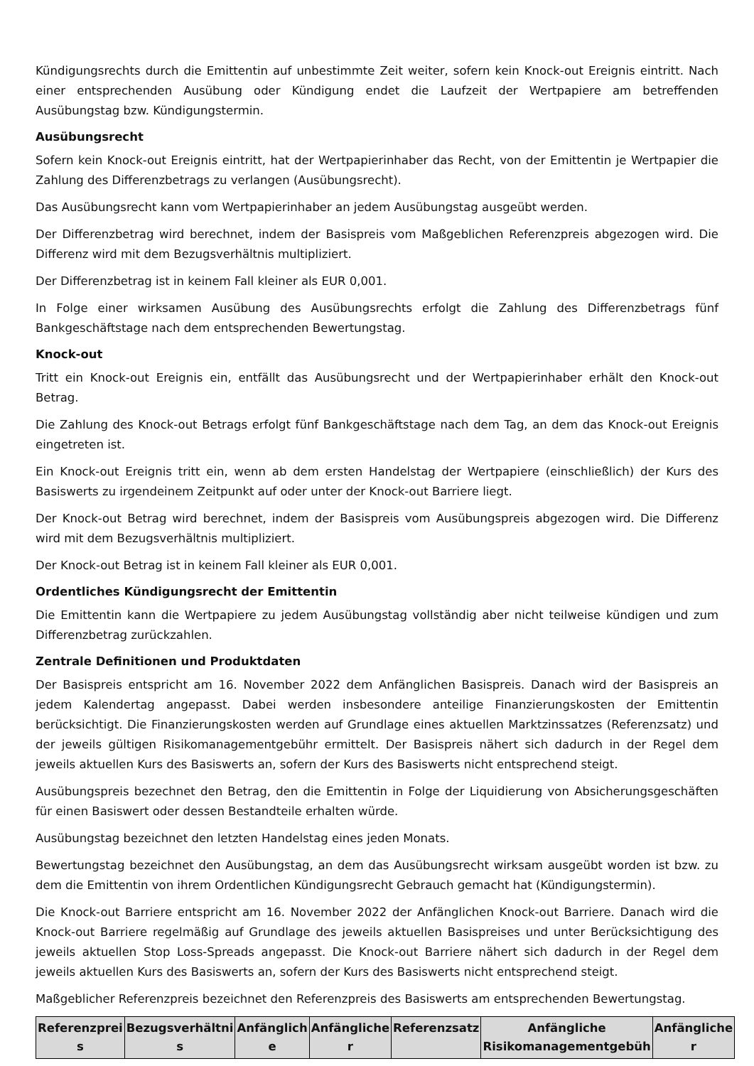Kündigungsrechts durch die Emittentin auf unbestimmte Zeit weiter, sofern kein Knock-out Ereignis eintritt. Nach einer entsprechenden Ausübung oder Kündigung endet die Laufzeit der Wertpapiere am betreffenden Ausübungstag bzw. Kündigungstermin.
Ausübungsrecht
Sofern kein Knock-out Ereignis eintritt, hat der Wertpapierinhaber das Recht, von der Emittentin je Wertpapier die Zahlung des Differenzbetrags zu verlangen (Ausübungsrecht).
Das Ausübungsrecht kann vom Wertpapierinhaber an jedem Ausübungstag ausgeübt werden.
Der Differenzbetrag wird berechnet, indem der Basispreis vom Maßgeblichen Referenzpreis abgezogen wird. Die Differenz wird mit dem Bezugsverhältnis multipliziert.
Der Differenzbetrag ist in keinem Fall kleiner als EUR 0,001.
In Folge einer wirksamen Ausübung des Ausübungsrechts erfolgt die Zahlung des Differenzbetrags fünf Bankgeschäftstage nach dem entsprechenden Bewertungstag.
Knock-out
Tritt ein Knock-out Ereignis ein, entfällt das Ausübungsrecht und der Wertpapierinhaber erhält den Knock-out Betrag.
Die Zahlung des Knock-out Betrags erfolgt fünf Bankgeschäftstage nach dem Tag, an dem das Knock-out Ereignis eingetreten ist.
Ein Knock-out Ereignis tritt ein, wenn ab dem ersten Handelstag der Wertpapiere (einschließlich) der Kurs des Basiswerts zu irgendeinem Zeitpunkt auf oder unter der Knock-out Barriere liegt.
Der Knock-out Betrag wird berechnet, indem der Basispreis vom Ausübungspreis abgezogen wird. Die Differenz wird mit dem Bezugsverhältnis multipliziert.
Der Knock-out Betrag ist in keinem Fall kleiner als EUR 0,001.
Ordentliches Kündigungsrecht der Emittentin
Die Emittentin kann die Wertpapiere zu jedem Ausübungstag vollständig aber nicht teilweise kündigen und zum Differenzbetrag zurückzahlen.
Zentrale Definitionen und Produktdaten
Der Basispreis entspricht am 16. November 2022 dem Anfänglichen Basispreis. Danach wird der Basispreis an jedem Kalendertag angepasst. Dabei werden insbesondere anteilige Finanzierungskosten der Emittentin berücksichtigt. Die Finanzierungskosten werden auf Grundlage eines aktuellen Marktzinssatzes (Referenzsatz) und der jeweils gültigen Risikomanagementgebühr ermittelt. Der Basispreis nähert sich dadurch in der Regel dem jeweils aktuellen Kurs des Basiswerts an, sofern der Kurs des Basiswerts nicht entsprechend steigt.
Ausübungspreis bezechnet den Betrag, den die Emittentin in Folge der Liquidierung von Absicherungsgeschäften für einen Basiswert oder dessen Bestandteile erhalten würde.
Ausübungstag bezeichnet den letzten Handelstag eines jeden Monats.
Bewertungstag bezeichnet den Ausübungstag, an dem das Ausübungsrecht wirksam ausgeübt worden ist bzw. zu dem die Emittentin von ihrem Ordentlichen Kündigungsrecht Gebrauch gemacht hat (Kündigungstermin).
Die Knock-out Barriere entspricht am 16. November 2022 der Anfänglichen Knock-out Barriere. Danach wird die Knock-out Barriere regelmäßig auf Grundlage des jeweils aktuellen Basispreises und unter Berücksichtigung des jeweils aktuellen Stop Loss-Spreads angepasst. Die Knock-out Barriere nähert sich dadurch in der Regel dem jeweils aktuellen Kurs des Basiswerts an, sofern der Kurs des Basiswerts nicht entsprechend steigt.
Maßgeblicher Referenzpreis bezeichnet den Referenzpreis des Basiswerts am entsprechenden Bewertungstag.
| Referenzprei s | Bezugsverhältni s | Anfänglich e | Anfängliche r | Referenzsatz | Anfängliche Risikomanagementgebüh | Anfängliche r |
| --- | --- | --- | --- | --- | --- | --- |